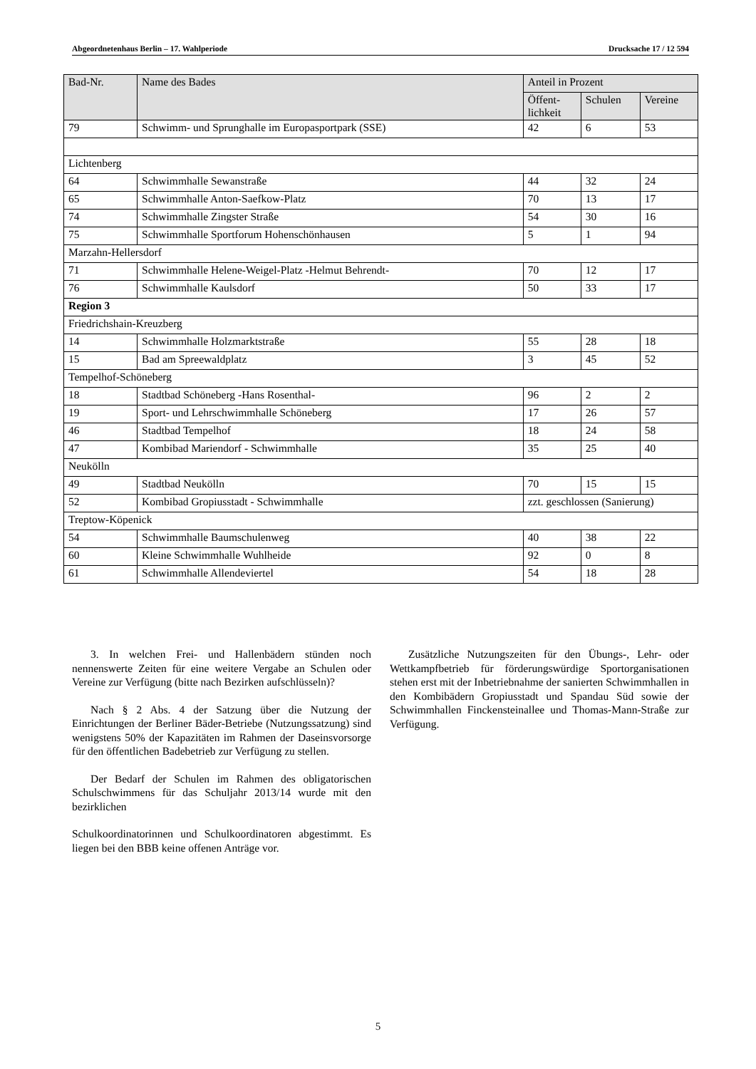Abgeordnetenhaus Berlin – 17. Wahlperiode Drucksache 17 / 12 594
| Bad-Nr. | Name des Bades | Anteil in Prozent | | |
| --- | --- | --- | --- | --- |
| | | Öffent- lichkeit | Schulen | Vereine |
| 79 | Schwimm- und Sprunghalle im Europasportpark (SSE) | 42 | 6 | 53 |
| Lichtenberg | | | | |
| 64 | Schwimmhalle Sewanstraße | 44 | 32 | 24 |
| 65 | Schwimmhalle Anton-Saefkow-Platz | 70 | 13 | 17 |
| 74 | Schwimmhalle Zingster Straße | 54 | 30 | 16 |
| 75 | Schwimmhalle Sportforum Hohenschönhausen | 5 | 1 | 94 |
| Marzahn-Hellersdorf | | | | |
| 71 | Schwimmhalle Helene-Weigel-Platz -Helmut Behrendt- | 70 | 12 | 17 |
| 76 | Schwimmhalle Kaulsdorf | 50 | 33 | 17 |
| Region 3 | | | | |
| Friedrichshain-Kreuzberg | | | | |
| 14 | Schwimmhalle Holzmarktstraße | 55 | 28 | 18 |
| 15 | Bad am Spreewaldplatz | 3 | 45 | 52 |
| Tempelhof-Schöneberg | | | | |
| 18 | Stadtbad Schöneberg -Hans Rosenthal- | 96 | 2 | 2 |
| 19 | Sport- und Lehrschwimmhalle Schöneberg | 17 | 26 | 57 |
| 46 | Stadtbad Tempelhof | 18 | 24 | 58 |
| 47 | Kombibad Mariendorf - Schwimmhalle | 35 | 25 | 40 |
| Neukölln | | | | |
| 49 | Stadtbad Neukölln | 70 | 15 | 15 |
| 52 | Kombibad Gropiusstadt - Schwimmhalle | zzt. geschlossen (Sanierung) | | |
| Treptow-Köpenick | | | | |
| 54 | Schwimmhalle Baumschulenweg | 40 | 38 | 22 |
| 60 | Kleine Schwimmhalle Wuhlheide | 92 | 0 | 8 |
| 61 | Schwimmhalle Allendeviertel | 54 | 18 | 28 |
3. In welchen Frei- und Hallenbädern stünden noch nennenswerte Zeiten für eine weitere Vergabe an Schulen oder Vereine zur Verfügung (bitte nach Bezirken aufschlüsseln)?
Nach § 2 Abs. 4 der Satzung über die Nutzung der Einrichtungen der Berliner Bäder-Betriebe (Nutzungssatzung) sind wenigstens 50% der Kapazitäten im Rahmen der Daseinsvorsorge für den öffentlichen Badebetrieb zur Verfügung zu stellen.
Der Bedarf der Schulen im Rahmen des obligatorischen Schulschwimmens für das Schuljahr 2013/14 wurde mit den bezirklichen
Schulkoordinatorinnen und Schulkoordinatoren abgestimmt. Es liegen bei den BBB keine offenen Anträge vor.
Zusätzliche Nutzungszeiten für den Übungs-, Lehr- oder Wettkampfbetrieb für förderungswürdige Sportorganisationen stehen erst mit der Inbetriebnahme der sanierten Schwimmhallen in den Kombibädern Gropiusstadt und Spandau Süd sowie der Schwimmhallen Finckensteinallee und Thomas-Mann-Straße zur Verfügung.
5